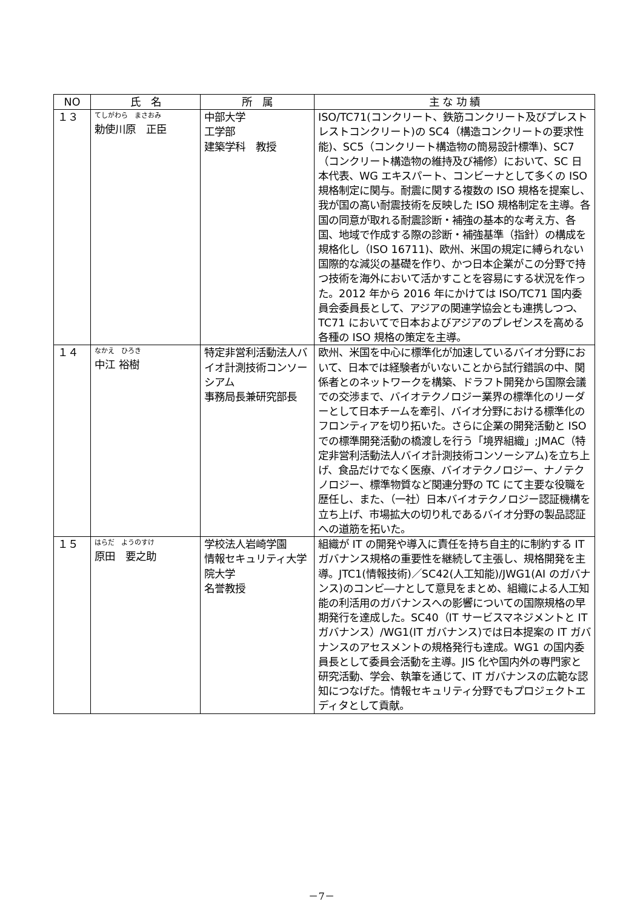| NO | 氏 名 | 所 属 | 主 な 功 績 |
| --- | --- | --- | --- |
| １３ | てしがわら まさおみ 勅使川原 正臣 | 中部大学 工学部 建築学科 教授 | ISO/TC71(コンクリート、鉄筋コンクリート及びプレストレストコンクリート)の SC4（構造コンクリートの要求性能)、SC5（コンクリート構造物の簡易設計標準)、SC7（コンクリート構造物の維持及び補修）において、SC 日本代表、WG エキスパート、コンビーナとして多くの ISO 規格制定に関与。耐震に関する複数の ISO 規格を提案し、我が国の高い耐震技術を反映した ISO 規格制定を主導。各国の同意が取れる耐震診断・補強の基本的な考え方、各国、地域で作成する際の診断・補強基準（指針）の構成を規格化し（ISO 16711)、欧州、米国の規定に縛られない国際的な減災の基礎を作り、かつ日本企業がこの分野で持つ技術を海外において活かすことを容易にする状況を作った。2012 年から 2016 年にかけては ISO/TC71 国内委員会委員長として、アジアの関連学協会とも連携しつつ、TC71 においてで日本およびアジアのプレゼンスを高める各種の ISO 規格の策定を主導。 |
| １４ | なかえ ひろき 中江 裕樹 | 特定非営利活動法人バイオ計測技術コンソーシアム 事務局長兼研究部長 | 欧州、米国を中心に標準化が加速しているバイオ分野において、日本では経験者がいないことから試行錯誤の中、関係者とのネットワークを構築、ドラフト開発から国際会議での交渉まで、バイオテクノロジー業界の標準化のリーダーとして日本チームを牽引、バイオ分野における標準化のフロンティアを切り拓いた。さらに企業の開発活動と ISO での標準開発活動の橋渡しを行う「境界組織」;JMAC（特定非営利活動法人バイオ計測技術コンソーシアム)を立ち上げ、食品だけでなく医療、バイオテクノロジー、ナノテクノロジー、標準物質など関連分野の TC にて主要な役職を歴任し、また、（一社）日本バイオテクノロジー認証機構を立ち上げ、市場拡大の切り札であるバイオ分野の製品認証への道筋を拓いた。 |
| １５ | はらだ ようのすけ 原田 要之助 | 学校法人岩崎学園 情報セキュリティ大学院大学 名誉教授 | 組織が IT の開発や導入に責任を持ち自主的に制約する IT ガバナンス規格の重要性を継続して主張し、規格開発を主導。JTC1(情報技術)／SC42(人工知能)/JWG1(AI のガバナンス)のコンビ―ナとして意見をまとめ、組織による人工知能の利活用のガバナンスへの影響についての国際規格の早期発行を達成した。SC40（IT サービスマネジメントと IT ガバナンス）/WG1(IT ガバナンス)では日本提案の IT ガバナンスのアセスメントの規格発行も達成。WG1 の国内委員長として委員会活動を主導。JIS 化や国内外の専門家と研究活動、学会、執筆を通じて、IT ガバナンスの広範な認知につなげた。情報セキュリティ分野でもプロジェクトエディタとして貢献。 |
－7－